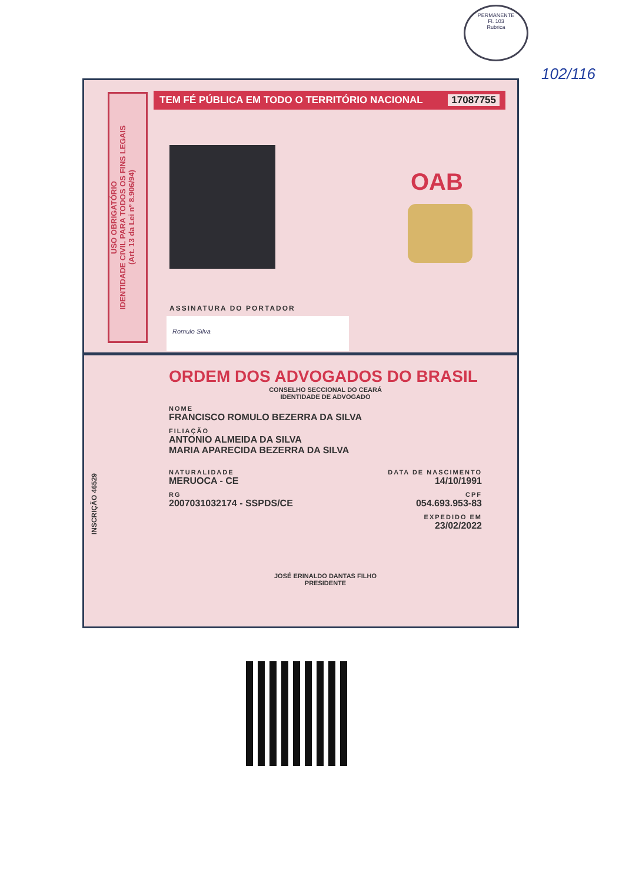PERMANENTE
Fl. 103
Rubrica
102/116
USO OBRIGATÓRIO
IDENTIDADE CIVIL PARA TODOS OS FINS LEGAIS
(Art. 13 da Lei nº 8.906/94)
TEM FÉ PÚBLICA EM TODO O TERRITÓRIO NACIONAL 17087755
OAB
ASSINATURA DO PORTADOR
Romulo Silva
INSCRIÇÃO 46529
ORDEM DOS ADVOGADOS DO BRASIL
CONSELHO SECCIONAL DO CEARÁ
IDENTIDADE DE ADVOGADO
NOME
FRANCISCO ROMULO BEZERRA DA SILVA
FILIAÇÃO
ANTONIO ALMEIDA DA SILVA
MARIA APARECIDA BEZERRA DA SILVA
NATURALIDADE
MERUOCA - CE
DATA DE NASCIMENTO
14/10/1991
RG
2007031032174 - SSPDS/CE
CPF
054.693.953-83
EXPEDIDO EM
23/02/2022
JOSÉ ERINALDO DANTAS FILHO
PRESIDENTE